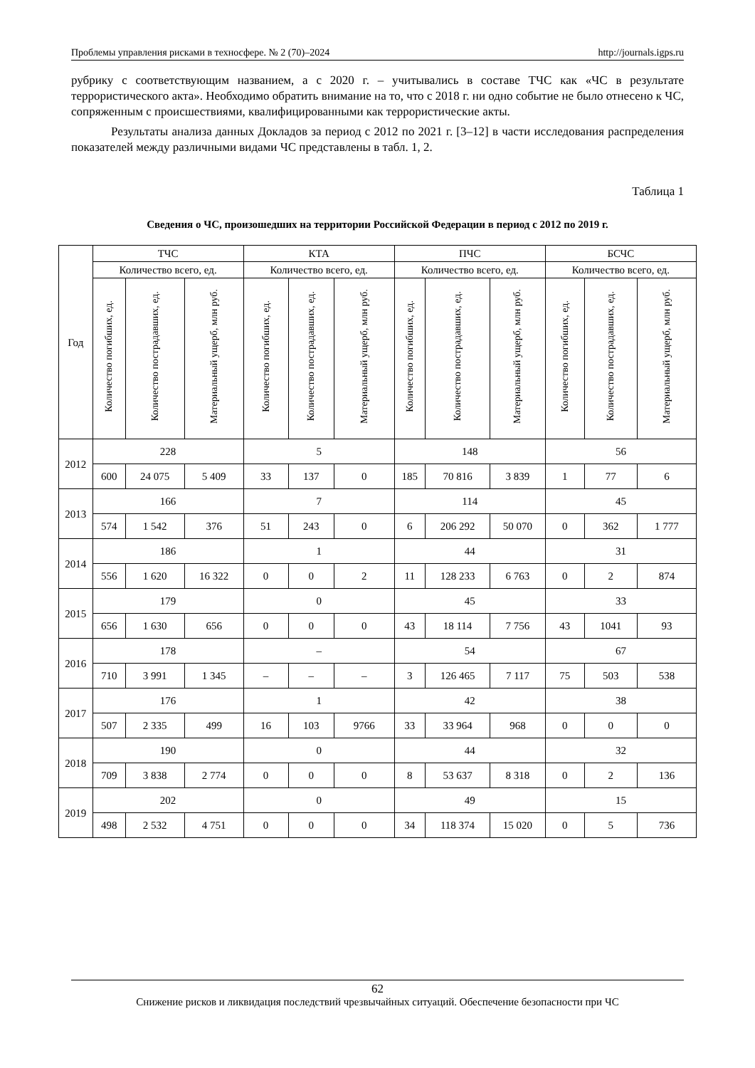Проблемы управления рисками в техносфере. № 2 (70)–2024 http://journals.igps.ru
рубрику с соответствующим названием, а с 2020 г. – учитывались в составе ТЧС как «ЧС в результате террористического акта». Необходимо обратить внимание на то, что с 2018 г. ни одно событие не было отнесено к ЧС, сопряженным с происшествиями, квалифицированными как террористические акты.
Результаты анализа данных Докладов за период с 2012 по 2021 г. [3–12] в части исследования распределения показателей между различными видами ЧС представлены в табл. 1, 2.
Таблица 1
Сведения о ЧС, произошедших на территории Российской Федерации в период с 2012 по 2019 г.
| Год | ТЧС | | | КТА | | | ПЧС | | | БСЧС | | |
| --- | --- | --- | --- | --- | --- | --- | --- | --- | --- | --- | --- | --- |
| | Количество всего, ед. | | | Количество всего, ед. | | | Количество всего, ед. | | | Количество всего, ед. | | |
| | Количество погибших, ед. | Количество пострадавших, ед. | Материальный ущерб, млн руб. | Количество погибших, ед. | Количество пострадавших, ед. | Материальный ущерб, млн руб. | Количество погибших, ед. | Количество пострадавших, ед. | Материальный ущерб, млн руб. | Количество погибших, ед. | Количество пострадавших, ед. | Материальный ущерб, млн руб. |
| 2012 | 228 | | | 5 | | | 148 | | | 56 | | |
| | 600 | 24 075 | 5 409 | 33 | 137 | 0 | 185 | 70 816 | 3 839 | 1 | 77 | 6 |
| 2013 | 166 | | | 7 | | | 114 | | | 45 | | |
| | 574 | 1 542 | 376 | 51 | 243 | 0 | 6 | 206 292 | 50 070 | 0 | 362 | 1 777 |
| 2014 | 186 | | | 1 | | | 44 | | | 31 | | |
| | 556 | 1 620 | 16 322 | 0 | 0 | 2 | 11 | 128 233 | 6 763 | 0 | 2 | 874 |
| 2015 | 179 | | | 0 | | | 45 | | | 33 | | |
| | 656 | 1 630 | 656 | 0 | 0 | 0 | 43 | 18 114 | 7 756 | 43 | 1041 | 93 |
| 2016 | 178 | | | – | | | 54 | | | 67 | | |
| | 710 | 3 991 | 1 345 | – | – | – | 3 | 126 465 | 7 117 | 75 | 503 | 538 |
| 2017 | 176 | | | 1 | | | 42 | | | 38 | | |
| | 507 | 2 335 | 499 | 16 | 103 | 9766 | 33 | 33 964 | 968 | 0 | 0 | 0 |
| 2018 | 190 | | | 0 | | | 44 | | | 32 | | |
| | 709 | 3 838 | 2 774 | 0 | 0 | 0 | 8 | 53 637 | 8 318 | 0 | 2 | 136 |
| 2019 | 202 | | | 0 | | | 49 | | | 15 | | |
| | 498 | 2 532 | 4 751 | 0 | 0 | 0 | 34 | 118 374 | 15 020 | 0 | 5 | 736 |
62
Снижение рисков и ликвидация последствий чрезвычайных ситуаций. Обеспечение безопасности при ЧС